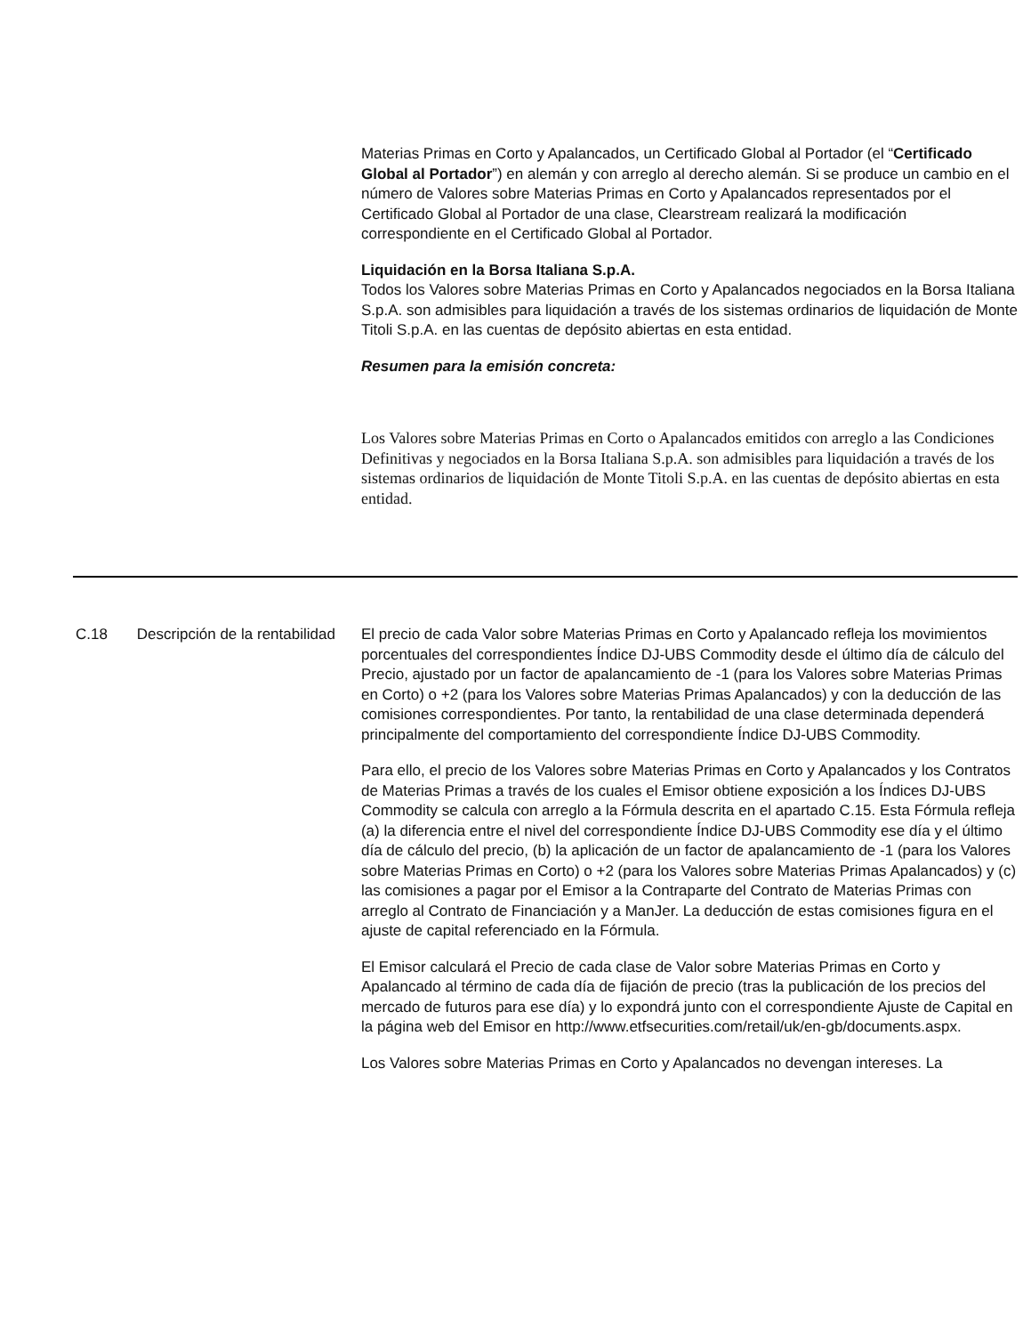| | | Materias Primas en Corto y Apalancados, un Certificado Global al Portador (el “ Certificado Global al Portador ”) en alemán y con arreglo al derecho alemán. Si se produce un cambio en el número de Valores sobre Materias Primas en Corto y Apalancados representados por el Certificado Global al Portador de una clase, Clearstream realizará la modificación correspondiente en el Certificado Global al Portador. Liquidación en la Borsa Italiana S.p.A. Todos los Valores sobre Materias Primas en Corto y Apalancados negociados en la Borsa Italiana S.p.A. son admisibles para liquidación a través de los sistemas ordinarios de liquidación de Monte Titoli S.p.A. en las cuentas de depósito abiertas en esta entidad. Resumen para la emisión concreta: Los Valores sobre Materias Primas en Corto o Apalancados emitidos con arreglo a las Condiciones Definitivas y negociados en la Borsa Italiana S.p.A. son admisibles para liquidación a través de los sistemas ordinarios de liquidación de Monte Titoli S.p.A. en las cuentas de depósito abiertas en esta entidad. |
| C.18 | Descripción de la rentabilidad | El precio de cada Valor sobre Materias Primas en Corto y Apalancado refleja los movimientos porcentuales del correspondientes Índice DJ-UBS Commodity desde el último día de cálculo del Precio, ajustado por un factor de apalancamiento de -1 (para los Valores sobre Materias Primas en Corto) o +2 (para los Valores sobre Materias Primas Apalancados) y con la deducción de las comisiones correspondientes. Por tanto, la rentabilidad de una clase determinada dependerá principalmente del comportamiento del correspondiente Índice DJ-UBS Commodity. Para ello, el precio de los Valores sobre Materias Primas en Corto y Apalancados y los Contratos de Materias Primas a través de los cuales el Emisor obtiene exposición a los Índices DJ-UBS Commodity se calcula con arreglo a la Fórmula descrita en el apartado C.15. Esta Fórmula refleja (a) la diferencia entre el nivel del correspondiente Índice DJ-UBS Commodity ese día y el último día de cálculo del precio, (b) la aplicación de un factor de apalancamiento de -1 (para los Valores sobre Materias Primas en Corto) o +2 (para los Valores sobre Materias Primas Apalancados) y (c) las comisiones a pagar por el Emisor a la Contraparte del Contrato de Materias Primas con arreglo al Contrato de Financiación y a ManJer. La deducción de estas comisiones figura en el ajuste de capital referenciado en la Fórmula. El Emisor calculará el Precio de cada clase de Valor sobre Materias Primas en Corto y Apalancado al término de cada día de fijación de precio (tras la publicación de los precios del mercado de futuros para ese día) y lo expondrá junto con el correspondiente Ajuste de Capital en la página web del Emisor en http://www.etfsecurities.com/retail/uk/en-gb/documents.aspx. Los Valores sobre Materias Primas en Corto y Apalancados no devengan intereses. La |